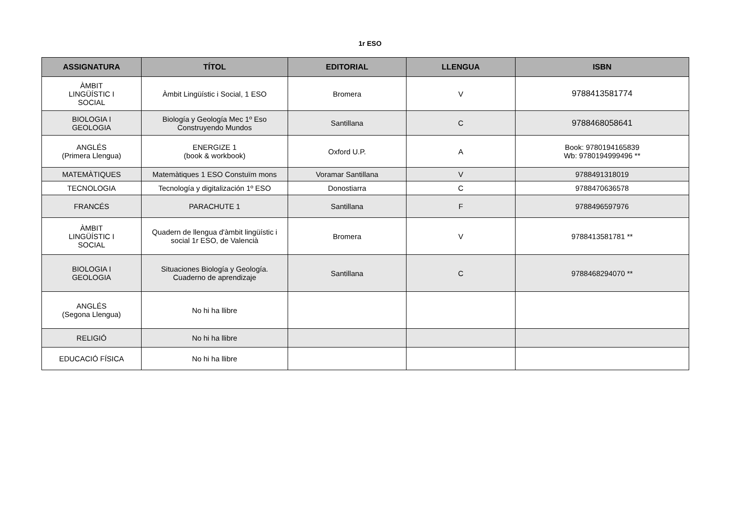1r ESO
| ASSIGNATURA | TÍTOL | EDITORIAL | LLENGUA | ISBN |
| --- | --- | --- | --- | --- |
| ÀMBIT LINGÜÍSTIC I SOCIAL | Àmbit Lingüístic i Social, 1 ESO | Bromera | V | 9788413581774 |
| BIOLOGIA I GEOLOGIA | Biología y Geología Mec 1º Eso Construyendo Mundos | Santillana | C | 9788468058641 |
| ANGLÉS (Primera Llengua) | ENERGIZE 1 (book & workbook) | Oxford U.P. | A | Book: 9780194165839 Wb: 9780194999496 ** |
| MATEMÀTIQUES | Matemàtiques 1 ESO Constuïm mons | Voramar Santillana | V | 9788491318019 |
| TECNOLOGIA | Tecnología y digitalización 1º ESO | Donostiarra | C | 9788470636578 |
| FRANCÉS | PARACHUTE 1 | Santillana | F | 9788496597976 |
| ÀMBIT LINGÜÍSTIC I SOCIAL | Quadern de llengua d'àmbit lingüístic i social 1r ESO, de Valencià | Bromera | V | 9788413581781 ** |
| BIOLOGIA I GEOLOGIA | Situaciones Biología y Geología. Cuaderno de aprendizaje | Santillana | C | 9788468294070 ** |
| ANGLÉS (Segona Llengua) | No hi ha llibre | | | |
| RELIGIÓ | No hi ha llibre | | | |
| EDUCACIÓ FÍSICA | No hi ha llibre | | | |